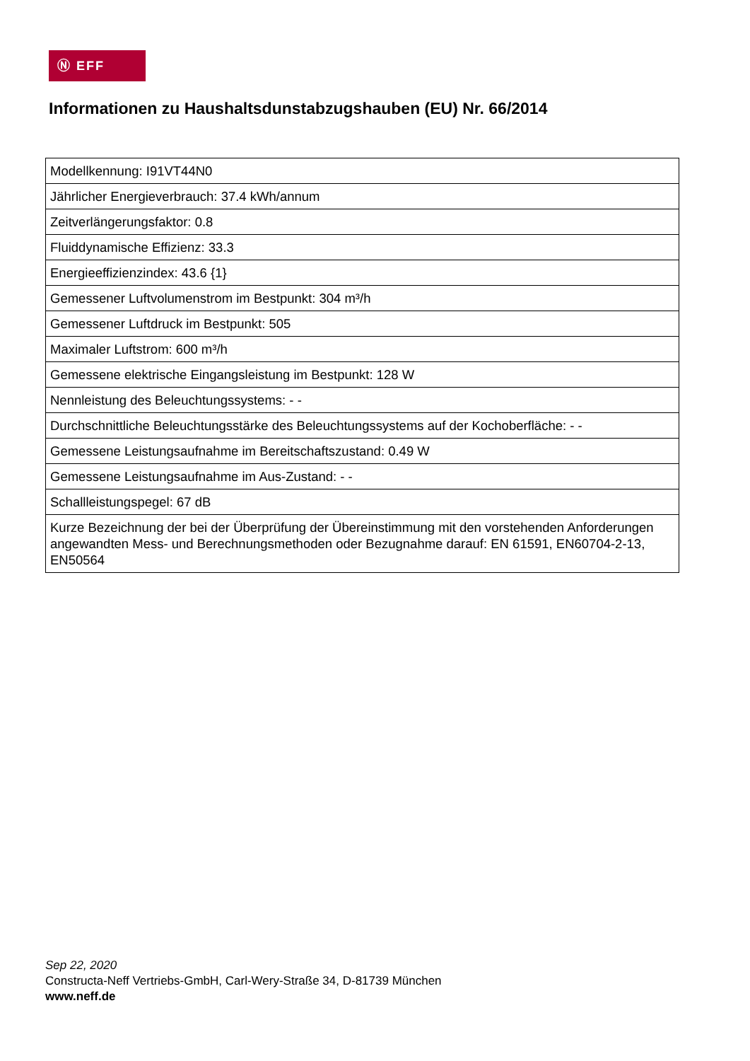Ⓝ EFF
Informationen zu Haushaltsdunstabzugshauben (EU) Nr. 66/2014
| Modellkennung: I91VT44N0 |
| Jährlicher Energieverbrauch: 37.4 kWh/annum |
| Zeitverlängerungsfaktor: 0.8 |
| Fluiddynamische Effizienz: 33.3 |
| Energieeffizienzindex: 43.6 {1} |
| Gemessener Luftvolumenstrom im Bestpunkt: 304 m³/h |
| Gemessener Luftdruck im Bestpunkt: 505 |
| Maximaler Luftstrom: 600 m³/h |
| Gemessene elektrische Eingangsleistung im Bestpunkt: 128 W |
| Nennleistung des Beleuchtungssystems: - - |
| Durchschnittliche Beleuchtungsstärke des Beleuchtungssystems auf der Kochoberfläche: - - |
| Gemessene Leistungsaufnahme im Bereitschaftszustand: 0.49 W |
| Gemessene Leistungsaufnahme im Aus-Zustand: - - |
| Schallleistungspegel: 67 dB |
| Kurze Bezeichnung der bei der Überprüfung der Übereinstimmung mit den vorstehenden Anforderungen angewandten Mess- und Berechnungsmethoden oder Bezugnahme darauf: EN 61591, EN60704-2-13, EN50564 |
Sep 22, 2020
Constructa-Neff Vertriebs-GmbH, Carl-Wery-Straße 34, D-81739 München
www.neff.de